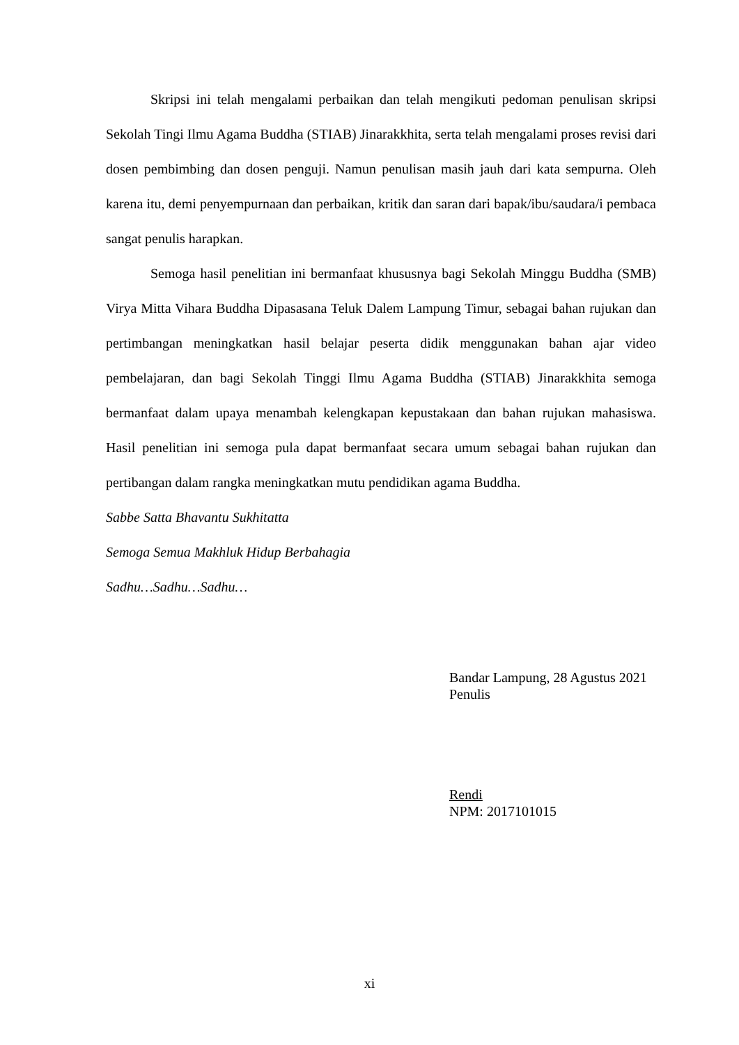Skripsi ini telah mengalami perbaikan dan telah mengikuti pedoman penulisan skripsi Sekolah Tingi Ilmu Agama Buddha (STIAB) Jinarakkhita, serta telah mengalami proses revisi dari dosen pembimbing dan dosen penguji. Namun penulisan masih jauh dari kata sempurna. Oleh karena itu, demi penyempurnaan dan perbaikan, kritik dan saran dari bapak/ibu/saudara/i pembaca sangat penulis harapkan.
Semoga hasil penelitian ini bermanfaat khususnya bagi Sekolah Minggu Buddha (SMB) Virya Mitta Vihara Buddha Dipasasana Teluk Dalem Lampung Timur, sebagai bahan rujukan dan pertimbangan meningkatkan hasil belajar peserta didik menggunakan bahan ajar video pembelajaran, dan bagi Sekolah Tinggi Ilmu Agama Buddha (STIAB) Jinarakkhita semoga bermanfaat dalam upaya menambah kelengkapan kepustakaan dan bahan rujukan mahasiswa. Hasil penelitian ini semoga pula dapat bermanfaat secara umum sebagai bahan rujukan dan pertibangan dalam rangka meningkatkan mutu pendidikan agama Buddha.
Sabbe Satta Bhavantu Sukhitatta
Semoga Semua Makhluk Hidup Berbahagia
Sadhu…Sadhu…Sadhu…
Bandar Lampung, 28 Agustus 2021
Penulis
Rendi
NPM: 2017101015
xi